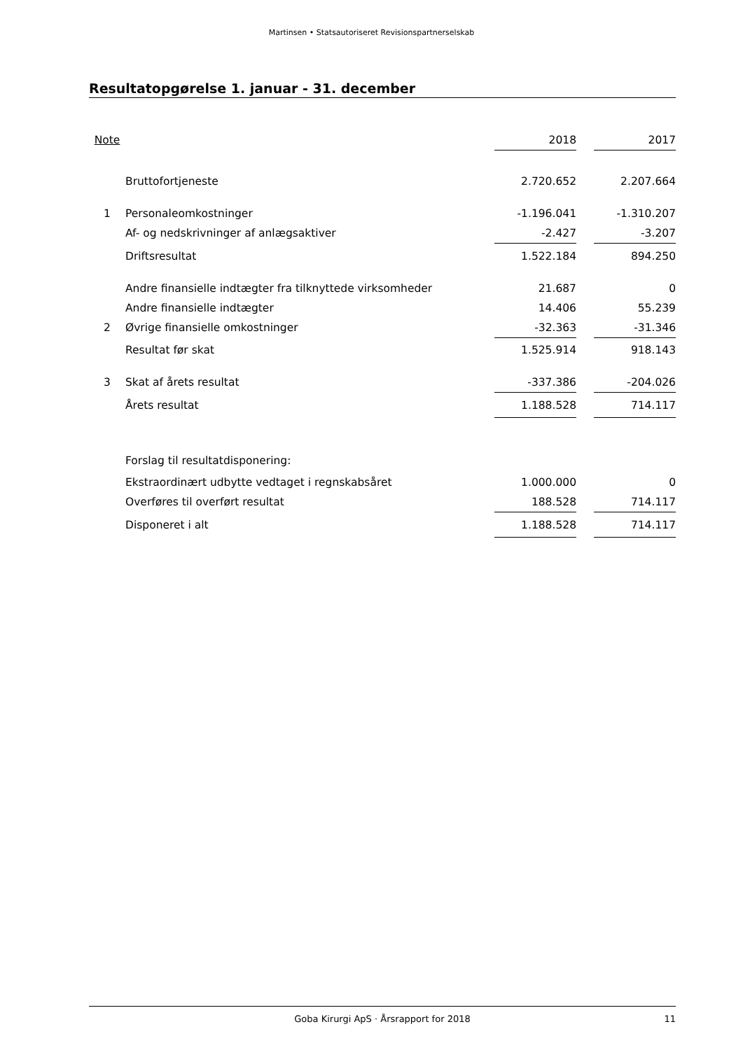Martinsen • Statsautoriseret Revisionspartnerselskab
Resultatopgørelse 1. januar - 31. december
| Note | | 2018 | | 2017 |
| --- | --- | --- | --- | --- |
| | Bruttofortjeneste | 2.720.652 | | 2.207.664 |
| 1 | Personaleomkostninger | -1.196.041 | | -1.310.207 |
| | Af- og nedskrivninger af anlægsaktiver | -2.427 | | -3.207 |
| | Driftsresultat | 1.522.184 | | 894.250 |
| | Andre finansielle indtægter fra tilknyttede virksomheder | 21.687 | | 0 |
| | Andre finansielle indtægter | 14.406 | | 55.239 |
| 2 | Øvrige finansielle omkostninger | -32.363 | | -31.346 |
| | Resultat før skat | 1.525.914 | | 918.143 |
| 3 | Skat af årets resultat | -337.386 | | -204.026 |
| | Årets resultat | 1.188.528 | | 714.117 |
| | Forslag til resultatdisponering: | | | |
| | Ekstraordinært udbytte vedtaget i regnskabsåret | 1.000.000 | | 0 |
| | Overføres til overført resultat | 188.528 | | 714.117 |
| | Disponeret i alt | 1.188.528 | | 714.117 |
Goba Kirurgi ApS · Årsrapport for 2018 11